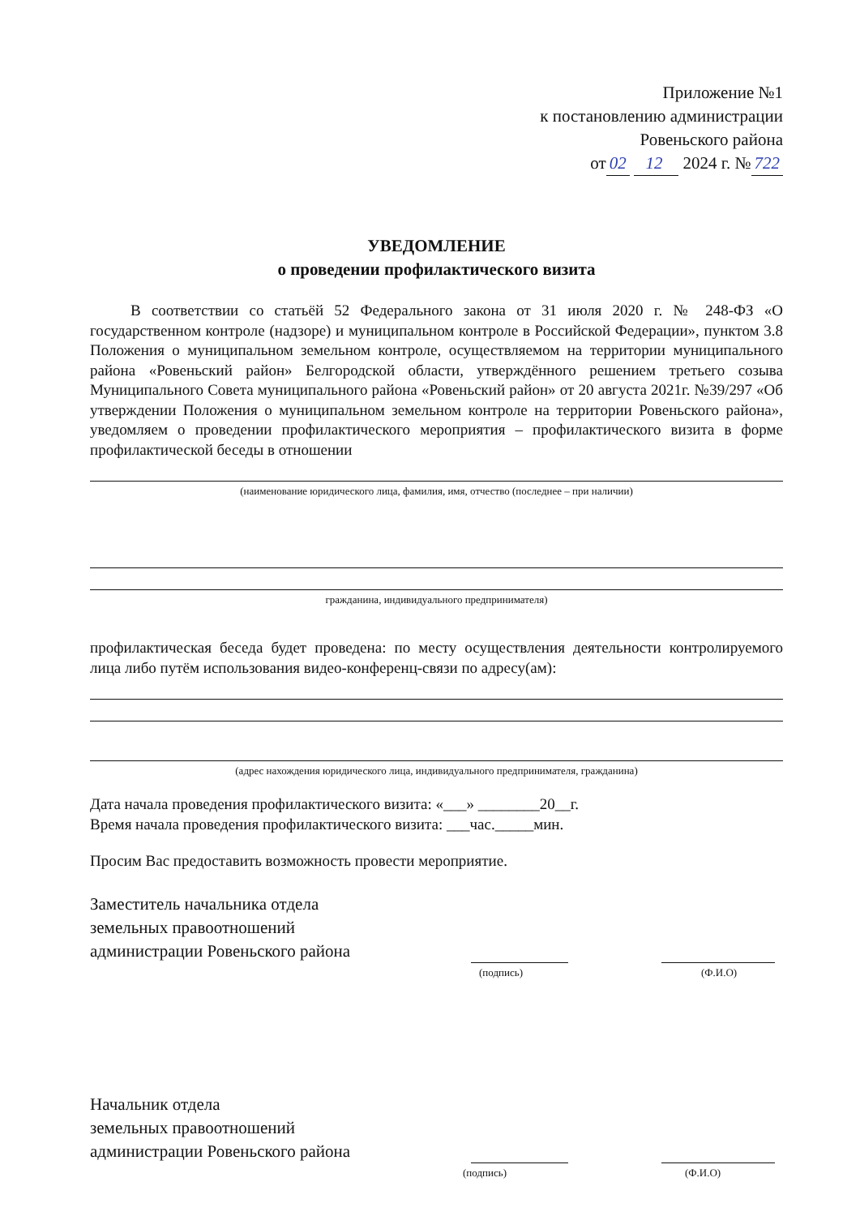Приложение №1
к постановлению администрации
Ровеньского района
от 02 12 2024 г. № 722
УВЕДОМЛЕНИЕ
о проведении профилактического визита
В соответствии со статьёй 52 Федерального закона от 31 июля 2020 г. № 248-ФЗ «О государственном контроле (надзоре) и муниципальном контроле в Российской Федерации», пунктом 3.8 Положения о муниципальном земельном контроле, осуществляемом на территории муниципального района «Ровеньский район» Белгородской области, утверждённого решением третьего созыва Муниципального Совета муниципального района «Ровеньский район» от 20 августа 2021г. №39/297 «Об утверждении Положения о муниципальном земельном контроле на территории Ровеньского района», уведомляем о проведении профилактического мероприятия – профилактического визита в форме профилактической беседы в отношении
(наименование юридического лица, фамилия, имя, отчество (последнее – при наличии)
гражданина, индивидуального предпринимателя)
профилактическая беседа будет проведена: по месту осуществления деятельности контролируемого лица либо путём использования видео-конференц-связи по адресу(ам):
(адрес нахождения юридического лица, индивидуального предпринимателя, гражданина)
Дата начала проведения профилактического визита: «___» ________20__г.
Время начала проведения профилактического визита: ___час._____мин.
Просим Вас предоставить возможность провести мероприятие.
Заместитель начальника отдела
земельных правоотношений
администрации Ровеньского района
(подпись) (Ф.И.О)
Начальник отдела
земельных правоотношений
администрации Ровеньского района
(подпись) (Ф.И.О)